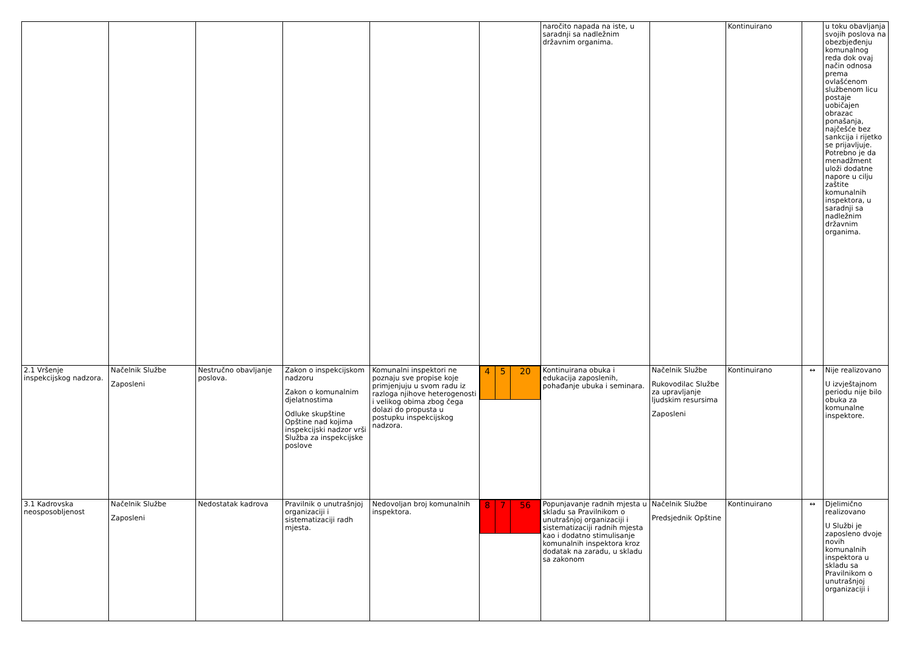| | | | | | | naročito napada na iste, u saradnji sa nadležnim državnim organima. | | Kontinuirano | | u toku obavljanja svojih poslova na obezbjeđenju komunalnog reda dok ovaj način odnosa prema ovlašćenom službenom licu postaje uobičajen obrazac ponašanja, najčešće bez sankcija i rijetko se prijavljuje. Potrebno je da menadžment uloži dodatne napore u cilju zaštite komunalnih inspektora, u saradnji sa nadležnim državnim organima. |
| 2.1 Vršenje inspekcijskog nadzora. | Načelnik Službe Zaposleni | Nestručno obavljanje poslova. | Zakon o inspekcijskom nadzoru Zakon o komunalnim djelatnostima Odluke skupštine Opštine nad kojima inspekcijski nadzor vrši Služba za inspekcijske poslove | Komunalni inspektori ne poznaju sve propise koje primjenjuju u svom radu iz razloga njihove heterogenosti i velikog obima zbog čega dolazi do propusta u postupku inspekcijskog nadzora. | / 4 / 5 / 20 / | Kontinuirana obuka i edukacija zaposlenih, pohađanje ubuka i seminara. | Načelnik Službe Rukovodilac Službe za upravljanje ljudskim resursima Zaposleni | Kontinuirano | ↔ | Nije realizovano U izvještajnom periodu nije bilo obuka za komunalne inspektore. |
| 3.1 Kadrovska neosposobljenost | Načelnik Službe Zaposleni | Nedostatak kadrova | Pravilnik o unutrašnjoj organizaciji i sistematizaciji radh mjesta. | Nedovoljan broj komunalnih inspektora. | / 8 / 7 / 56 / | Popunjavanje radnih mjesta u skladu sa Pravilnikom o unutrašnjoj organizaciji i sistematizaciji radnih mjesta kao i dodatno stimulisanje komunalnih inspektora kroz dodatak na zaradu, u skladu sa zakonom | Načelnik Službe Predsjednik Opštine | Kontinuirano | ↔ | Djelimično realizovano U Službi je zaposleno dvoje novih komunalnih inspektora u skladu sa Pravilnikom o unutrašnjoj organizaciji i |